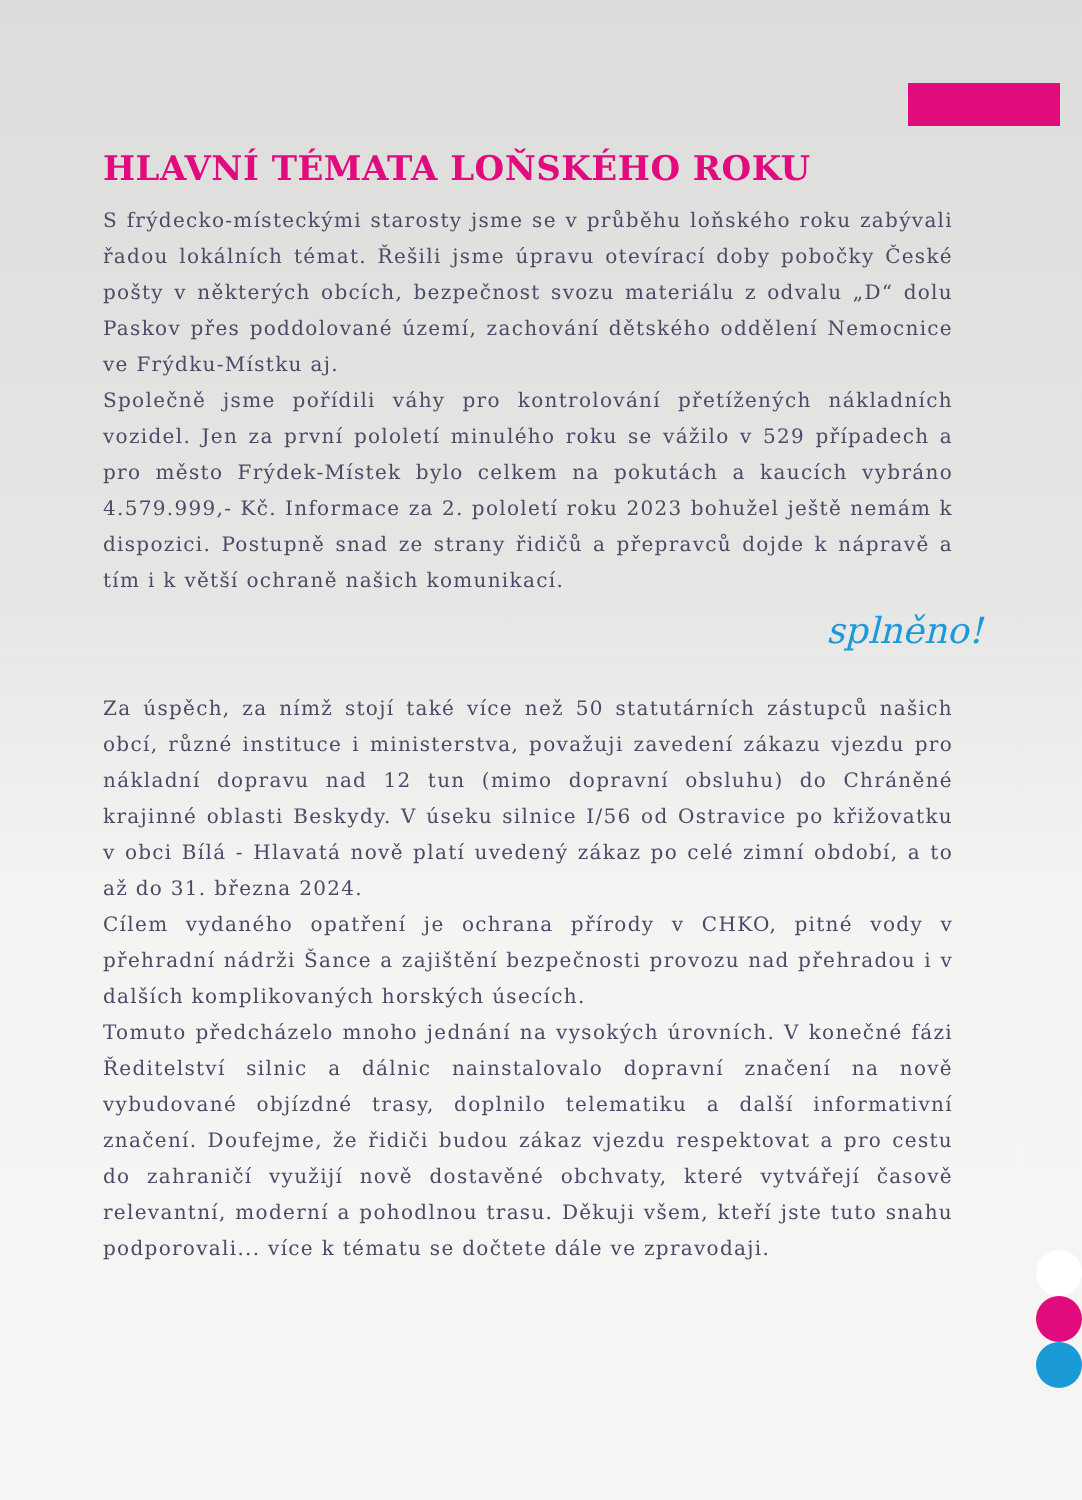HLAVNÍ TÉMATA LOŇSKÉHO ROKU
S frýdecko-místeckými starosty jsme se v průběhu loňského roku zabývali řadou lokálních témat. Řešili jsme úpravu otevírací doby pobočky České pošty v některých obcích, bezpečnost svozu materiálu z odvalu „D“ dolu Paskov přes poddolované území, zachování dětského oddělení Nemocnice ve Frýdku-Místku aj.
Společně jsme pořídili váhy pro kontrolování přetížených nákladních vozidel. Jen za první pololetí minulého roku se vážilo v 529 případech a pro město Frýdek-Místek bylo celkem na pokutách a kaucích vybráno 4.579.999,- Kč. Informace za 2. pololetí roku 2023 bohužel ještě nemám k dispozici. Postupně snad ze strany řidičů a přepravců dojde k nápravě a tím i k větší ochraně našich komunikací.
splněno!
Za úspěch, za nímž stojí také více než 50 statutárních zástupců našich obcí, různé instituce i ministerstva, považuji zavedení zákazu vjezdu pro nákladní dopravu nad 12 tun (mimo dopravní obsluhu) do Chráněné krajinné oblasti Beskydy. V úseku silnice I/56 od Ostravice po křižovatku v obci Bílá - Hlavatá nově platí uvedený zákaz po celé zimní období, a to až do 31. března 2024.
Cílem vydaného opatření je ochrana přírody v CHKO, pitné vody v přehradní nádrži Šance a zajištění bezpečnosti provozu nad přehradou i v dalších komplikovaných horských úsecích.
Tomuto předcházelo mnoho jednání na vysokých úrovních. V konečné fázi Ředitelství silnic a dálnic nainstalovalo dopravní značení na nově vybudované objízdné trasy, doplnilo telematiku a další informativní značení. Doufejme, že řidiči budou zákaz vjezdu respektovat a pro cestu do zahraničí využijí nově dostavěné obchvaty, které vytvářejí časově relevantní, moderní a pohodlnou trasu. Děkuji všem, kteří jste tuto snahu podporovali... více k tématu se dočtete dále ve zpravodaji.